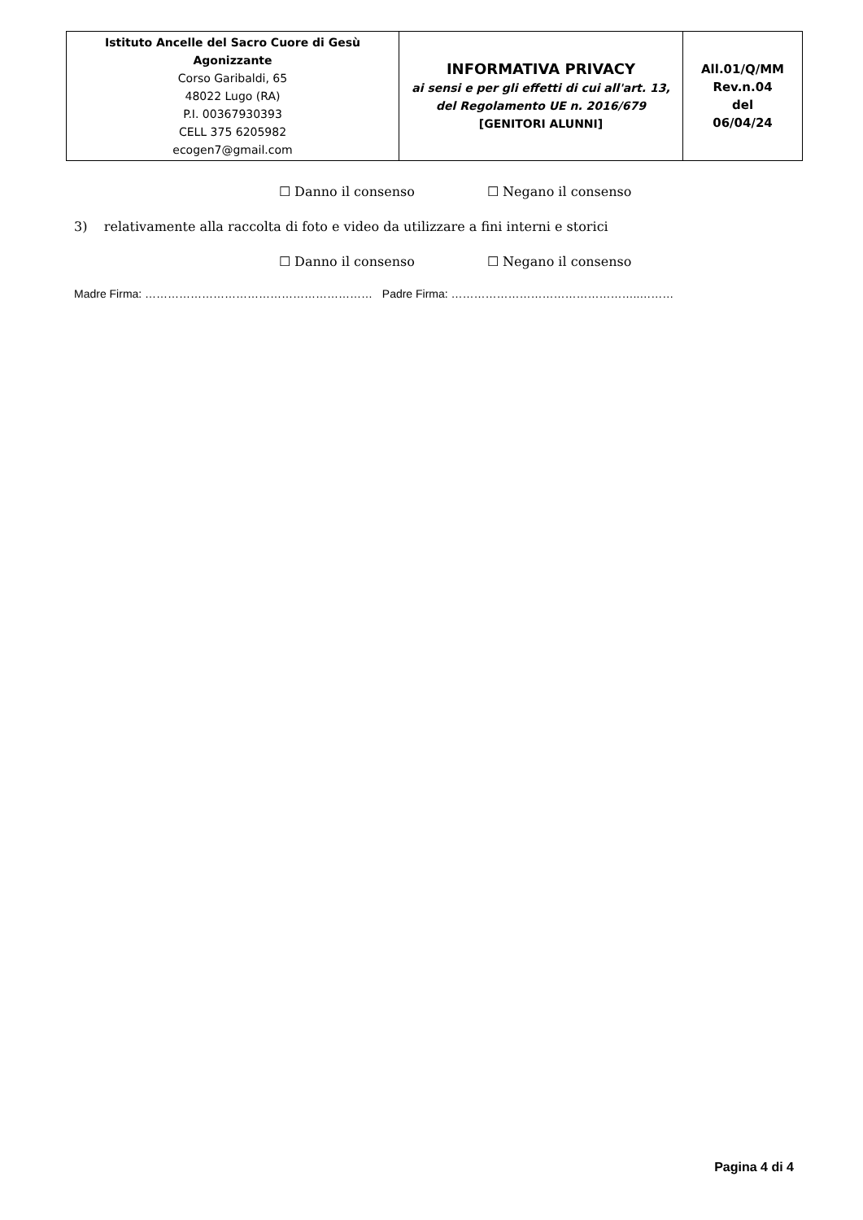| Istituto Ancelle del Sacro Cuore di Gesù Agonizzante Corso Garibaldi, 65 48022 Lugo (RA) P.I. 00367930393 CELL 375 6205982 ecogen7@gmail.com | INFORMATIVA PRIVACY ai sensi e per gli effetti di cui all'art. 13, del Regolamento UE n. 2016/679 [GENITORI ALUNNI] | All.01/Q/MM Rev.n.04 del 06/04/24 |
☐ Danno il consenso ☐ Negano il consenso
3) relativamente alla raccolta di foto e video da utilizzare a fini interni e storici
☐ Danno il consenso ☐ Negano il consenso
Madre Firma: …………………………………………………… Padre Firma: …………………………………………..………
Pagina 4 di 4